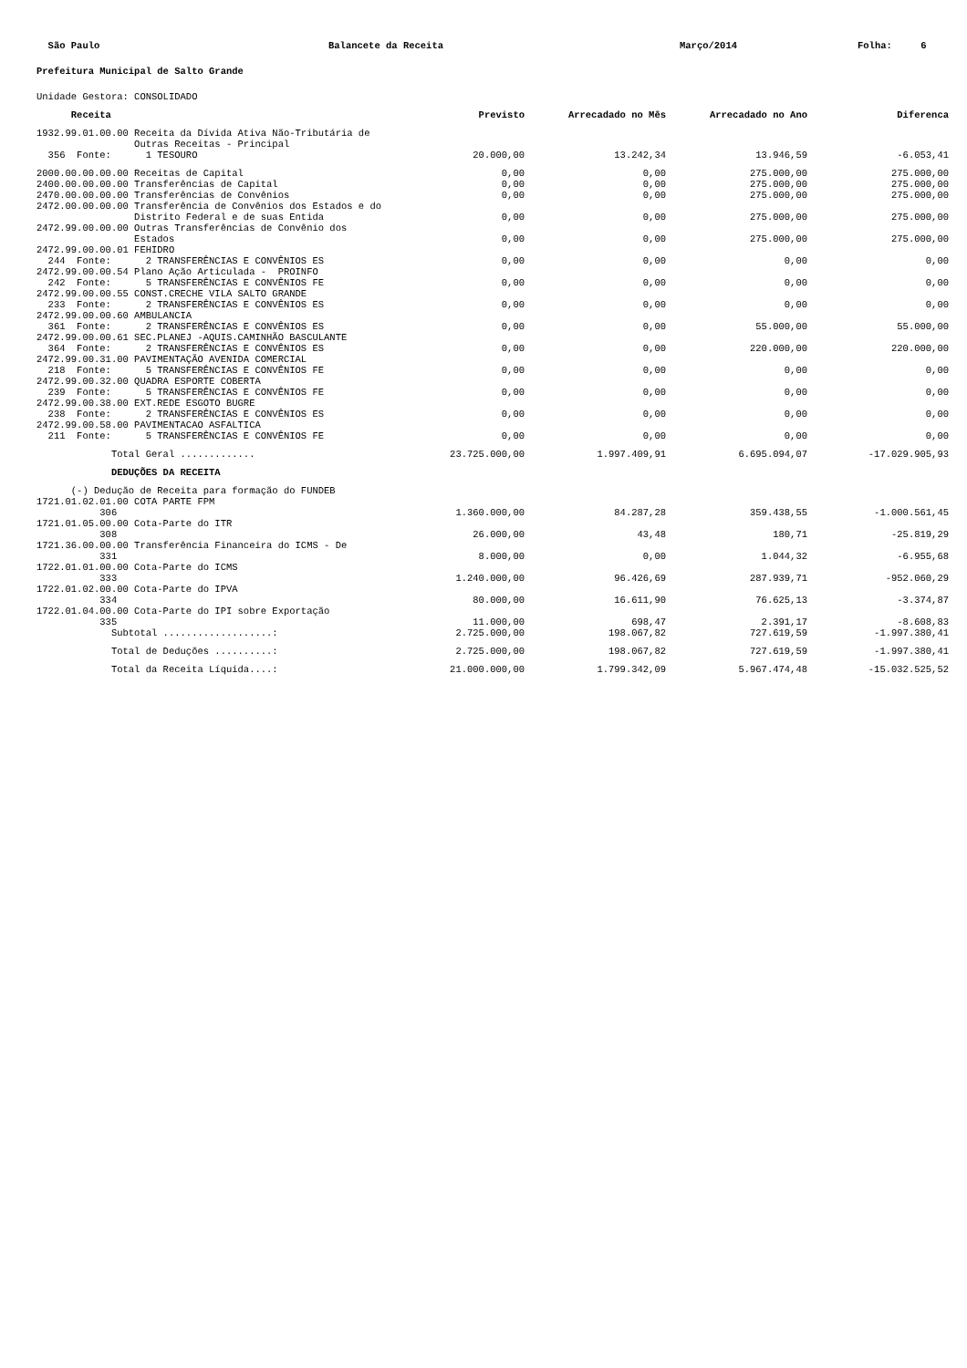São Paulo
Balancete da Receita
Março/2014
Folha: 6
Prefeitura Municipal de Salto Grande
Unidade Gestora: CONSOLIDADO
| Receita | Previsto | Arrecadado no Mês | Arrecadado no Ano | Diferenca |
| --- | --- | --- | --- | --- |
| 1932.99.01.00.00 Receita da Dívida Ativa Não-Tributária de Outras Receitas - Principal 356 Fonte: 1 TESOURO | 20.000,00 | 13.242,34 | 13.946,59 | -6.053,41 |
| 2000.00.00.00.00 Receitas de Capital | 0,00 | 0,00 | 275.000,00 | 275.000,00 |
| 2400.00.00.00.00 Transferências de Capital | 0,00 | 0,00 | 275.000,00 | 275.000,00 |
| 2470.00.00.00.00 Transferências de Convênios | 0,00 | 0,00 | 275.000,00 | 275.000,00 |
| 2472.00.00.00.00 Transferência de Convênios dos Estados e do Distrito Federal e de suas Entida | 0,00 | 0,00 | 275.000,00 | 275.000,00 |
| 2472.99.00.00.00 Outras Transferências de Convênio dos Estados | 0,00 | 0,00 | 275.000,00 | 275.000,00 |
| 2472.99.00.00.01 FEHIDRO 244 Fonte: 2 TRANSFERÊNCIAS E CONVÊNIOS ES | 0,00 | 0,00 | 0,00 | 0,00 |
| 2472.99.00.00.54 Plano Ação Articulada - PROINFO 242 Fonte: 5 TRANSFERÊNCIAS E CONVÊNIOS FE | 0,00 | 0,00 | 0,00 | 0,00 |
| 2472.99.00.00.55 CONST.CRECHE VILA SALTO GRANDE 233 Fonte: 2 TRANSFERÊNCIAS E CONVÊNIOS ES | 0,00 | 0,00 | 0,00 | 0,00 |
| 2472.99.00.00.60 AMBULANCIA 361 Fonte: 2 TRANSFERÊNCIAS E CONVÊNIOS ES | 0,00 | 0,00 | 55.000,00 | 55.000,00 |
| 2472.99.00.00.61 SEC.PLANEJ -AQUIS.CAMINHÃO BASCULANTE 364 Fonte: 2 TRANSFERÊNCIAS E CONVÊNIOS ES | 0,00 | 0,00 | 220.000,00 | 220.000,00 |
| 2472.99.00.31.00 PAVIMENTAÇÃO AVENIDA COMERCIAL 218 Fonte: 5 TRANSFERÊNCIAS E CONVÊNIOS FE | 0,00 | 0,00 | 0,00 | 0,00 |
| 2472.99.00.32.00 QUADRA ESPORTE COBERTA 239 Fonte: 5 TRANSFERÊNCIAS E CONVÊNIOS FE | 0,00 | 0,00 | 0,00 | 0,00 |
| 2472.99.00.38.00 EXT.REDE ESGOTO BUGRE 238 Fonte: 2 TRANSFERÊNCIAS E CONVÊNIOS ES | 0,00 | 0,00 | 0,00 | 0,00 |
| 2472.99.00.58.00 PAVIMENTACAO ASFALTICA 211 Fonte: 5 TRANSFERÊNCIAS E CONVÊNIOS FE | 0,00 | 0,00 | 0,00 | 0,00 |
| Total Geral ............. | 23.725.000,00 | 1.997.409,91 | 6.695.094,07 | -17.029.905,93 |
| DEDUÇÕES DA RECEITA | | | | |
| (-) Dedução de Receita para formação do FUNDEB | | | | |
| 1721.01.02.01.00 COTA PARTE FPM 306 | 1.360.000,00 | 84.287,28 | 359.438,55 | -1.000.561,45 |
| 1721.01.05.00.00 Cota-Parte do ITR 308 | 26.000,00 | 43,48 | 180,71 | -25.819,29 |
| 1721.36.00.00.00 Transferência Financeira do ICMS - De 331 | 8.000,00 | 0,00 | 1.044,32 | -6.955,68 |
| 1722.01.01.00.00 Cota-Parte do ICMS 333 | 1.240.000,00 | 96.426,69 | 287.939,71 | -952.060,29 |
| 1722.01.02.00.00 Cota-Parte do IPVA 334 | 80.000,00 | 16.611,90 | 76.625,13 | -3.374,87 |
| 1722.01.04.00.00 Cota-Parte do IPI sobre Exportação 335 | 11.000,00 | 698,47 | 2.391,17 | -8.608,83 |
| Subtotal ...................: | 2.725.000,00 | 198.067,82 | 727.619,59 | -1.997.380,41 |
| Total de Deduções ..........: | 2.725.000,00 | 198.067,82 | 727.619,59 | -1.997.380,41 |
| Total da Receita Líquida....: | 21.000.000,00 | 1.799.342,09 | 5.967.474,48 | -15.032.525,52 |